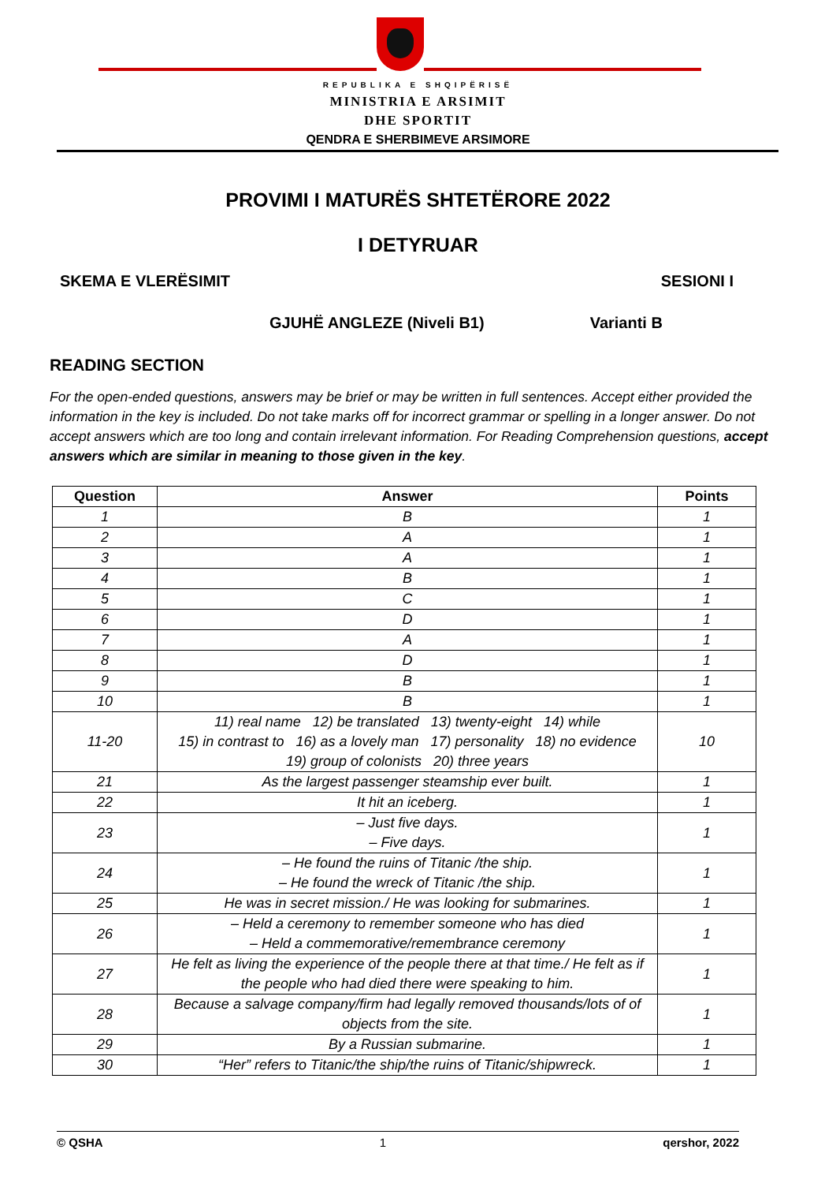REPUBLIKA E SHQIPËRISË
MINISTRIA E ARSIMIT
DHE SPORTIT
QENDRA E SHERBIMEVE ARSIMORE
PROVIMI I MATURËS SHTETËRORE 2022
I DETYRUAR
SKEMA E VLERËSIMIT SESIONI I
GJUHË ANGLEZE (Niveli B1) Varianti B
READING SECTION
For the open-ended questions, answers may be brief or may be written in full sentences. Accept either provided the information in the key is included. Do not take marks off for incorrect grammar or spelling in a longer answer. Do not accept answers which are too long and contain irrelevant information. For Reading Comprehension questions, accept answers which are similar in meaning to those given in the key.
| Question | Answer | Points |
| --- | --- | --- |
| 1 | B | 1 |
| 2 | A | 1 |
| 3 | A | 1 |
| 4 | B | 1 |
| 5 | C | 1 |
| 6 | D | 1 |
| 7 | A | 1 |
| 8 | D | 1 |
| 9 | B | 1 |
| 10 | B | 1 |
| 11-20 | 11) real name 12) be translated 13) twenty-eight 14) while 15) in contrast to 16) as a lovely man 17) personality 18) no evidence 19) group of colonists 20) three years | 10 |
| 21 | As the largest passenger steamship ever built. | 1 |
| 22 | It hit an iceberg. | 1 |
| 23 | – Just five days. – Five days. | 1 |
| 24 | – He found the ruins of Titanic /the ship. – He found the wreck of Titanic /the ship. | 1 |
| 25 | He was in secret mission./ He was looking for submarines. | 1 |
| 26 | – Held a ceremony to remember someone who has died – Held a commemorative/remembrance ceremony | 1 |
| 27 | He felt as living the experience of the people there at that time./ He felt as if the people who had died there were speaking to him. | 1 |
| 28 | Because a salvage company/firm had legally removed thousands/lots of of objects from the site. | 1 |
| 29 | By a Russian submarine. | 1 |
| 30 | “Her” refers to Titanic/the ship/the ruins of Titanic/shipwreck. | 1 |
© QSHA 1 qershor, 2022